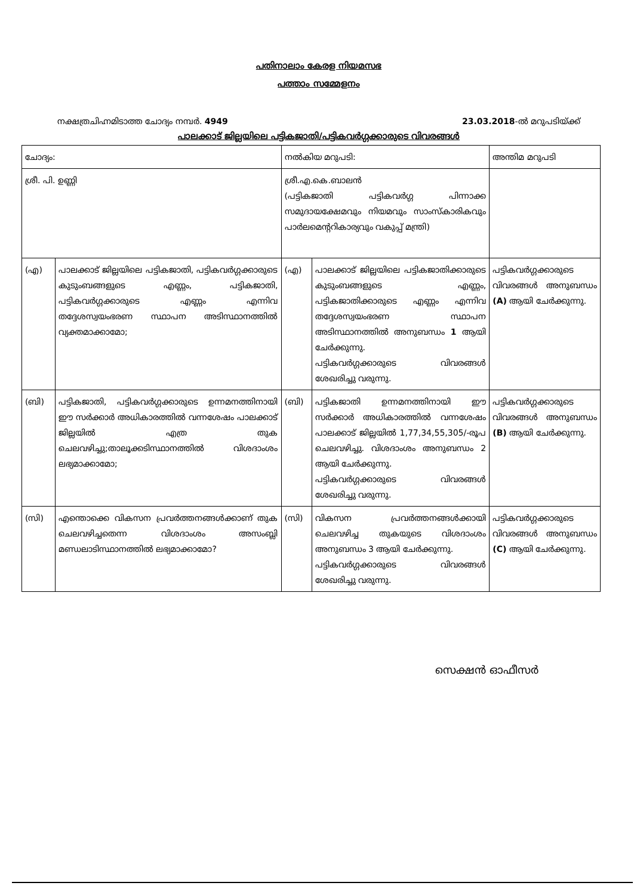പതിനാലാം കേരള നിയമസഭ
പത്താം സമ്മേളനം
നക്ഷത്രചിഹ്നമിടാത്ത ചോദ്യം നമ്പർ. 4949 23.03.2018-ൽ മറുപടിയ്ക്ക്
പാലക്കാട് ജില്ലയിലെ പട്ടികജാതി/പട്ടികവർഗ്ഗക്കാരുടെ വിവരങ്ങൾ
| ചോദ്യം: | | നൽകിയ മറുപടി: | | അന്തിമ മറുപടി |
| ശ്രീ. പി. ഉണ്ണി | | ശ്രീ.എ.കെ.ബാലൻ (പട്ടികജാതി പട്ടികവർഗ്ഗ പിന്നാക്ക സമുദായക്ഷേമവും നിയമവും സാംസ്കാരികവും പാർലമെന്ററികാര്യവും വകുപ്പ് മന്ത്രി) | | |
| (എ) | പാലക്കാട് ജില്ലയിലെ പട്ടികജാതി, പട്ടികവർഗ്ഗക്കാരുടെ കുടുംബങ്ങളുടെ എണ്ണം, പട്ടികജാതി, പട്ടികവർഗ്ഗക്കാരുടെ എണ്ണം എന്നിവ തദ്ദേശസ്വയംഭരണ സ്ഥാപന അടിസ്ഥാനത്തിൽ വ്യക്തമാക്കാമോ; | (എ) | പാലക്കാട് ജില്ലയിലെ പട്ടികജാതിക്കാരുടെ കുടുംബങ്ങളുടെ എണ്ണം, പട്ടികജാതിക്കാരുടെ എണ്ണം എന്നിവ തദ്ദേശസ്വയംഭരണ സ്ഥാപന അടിസ്ഥാനത്തിൽ അനുബന്ധം 1 ആയി ചേർക്കുന്നു. പട്ടികവർഗ്ഗക്കാരുടെ വിവരങ്ങൾ ശേഖരിച്ചു വരുന്നു. | പട്ടികവർഗ്ഗക്കാരുടെ വിവരങ്ങൾ അനുബന്ധം (A) ആയി ചേർക്കുന്നു. |
| (ബി) | പട്ടികജാതി, പട്ടികവർഗ്ഗക്കാരുടെ ഉന്നമനത്തിനായി ഈ സർക്കാർ അധികാരത്തിൽ വന്നശേഷം പാലക്കാട് ജില്ലയിൽ എത്ര തുക ചെലവഴിച്ചു;താലൂക്കടിസ്ഥാനത്തിൽ വിശദാംശം ലഭ്യമാക്കാമോ; | (ബി) | പട്ടികജാതി ഉന്നമനത്തിനായി ഈ സർക്കാർ അധികാരത്തിൽ വന്നശേഷം പാലക്കാട് ജില്ലയിൽ 1,77,34,55,305/-രൂപ ചെലവഴിച്ചു. വിശദാംശം അനുബന്ധം 2 ആയി ചേർക്കുന്നു. പട്ടികവർഗ്ഗക്കാരുടെ വിവരങ്ങൾ ശേഖരിച്ചു വരുന്നു. | പട്ടികവർഗ്ഗക്കാരുടെ വിവരങ്ങൾ അനുബന്ധം (B) ആയി ചേർക്കുന്നു. |
| (സി) | എന്തൊക്കെ വികസന പ്രവർത്തനങ്ങൾക്കാണ് തുക ചെലവഴിച്ചതെന്ന വിശദാംശം അസംബ്ലി മണ്ഡലാടിസ്ഥാനത്തിൽ ലഭ്യമാക്കാമോ? | (സി) | വികസന പ്രവർത്തനങ്ങൾക്കായി ചെലവഴിച്ച തുകയുടെ വിശദാംശം അനുബന്ധം 3 ആയി ചേർക്കുന്നു. പട്ടികവർഗ്ഗക്കാരുടെ വിവരങ്ങൾ ശേഖരിച്ചു വരുന്നു. | പട്ടികവർഗ്ഗക്കാരുടെ വിവരങ്ങൾ അനുബന്ധം (C) ആയി ചേർക്കുന്നു. |
സെക്ഷൻ ഓഫീസർ